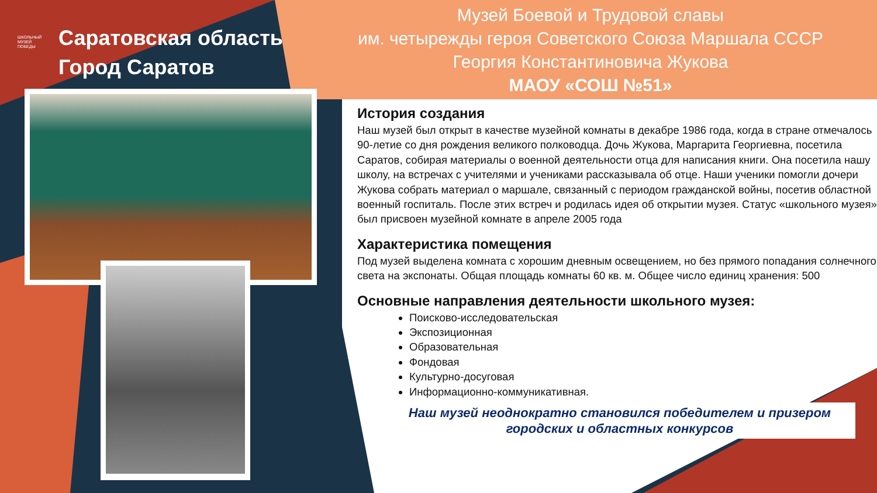ШКОЛЬНЫЙ
МУЗЕЙ
ПОБЕДЫ
Саратовская область
Город Саратов
Музей Боевой и Трудовой славы
им. четырежды героя Советского Союза Маршала СССР
Георгия Константиновича Жукова
МАОУ «СОШ №51»
История создания
Наш музей был открыт в качестве музейной комнаты в декабре 1986 года, когда в стране отмечалось 90-летие со дня рождения великого полководца. Дочь Жукова, Маргарита Георгиевна, посетила Саратов, собирая материалы о военной деятельности отца для написания книги. Она посетила нашу школу, на встречах с учителями и учениками рассказывала об отце. Наши ученики помогли дочери Жукова собрать материал о маршале, связанный с периодом гражданской войны, посетив областной военный госпиталь. После этих встреч и родилась идея об открытии музея. Статус «школьного музея» был присвоен музейной комнате в апреле 2005 года
Характеристика помещения
Под музей выделена комната с хорошим дневным освещением, но без прямого попадания солнечного света на экспонаты. Общая площадь комнаты 60 кв. м. Общее число единиц хранения: 500
Основные направления деятельности школьного музея:
Поисково-исследовательская
Экспозиционная
Образовательная
Фондовая
Культурно-досуговая
Информационно-коммуникативная.
Наш музей неоднократно становился победителем и призером
городских и областных конкурсов